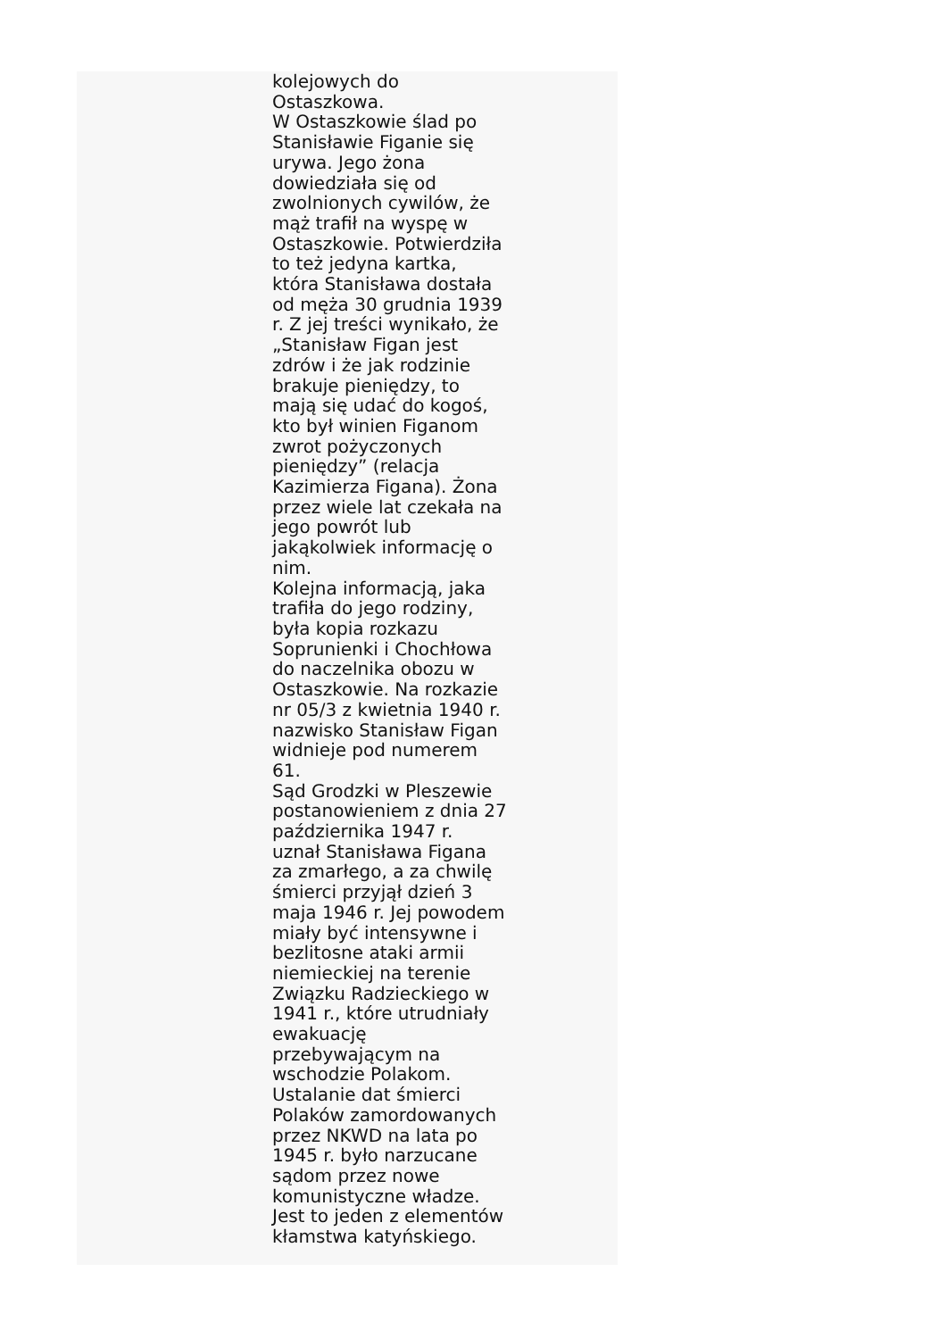kolejowych do
Ostaszkowa.
W Ostaszkowie ślad po
Stanisławie Figanie się
urywa. Jego żona
dowiedziała się od
zwolnionych cywilów, że
mąż trafił na wyspę w
Ostaszkowie. Potwierdziła
to też jedyna kartka,
która Stanisława dostała
od męża 30 grudnia 1939
r. Z jej treści wynikało, że
„Stanisław Figan jest
zdrów i że jak rodzinie
brakuje pieniędzy, to
mają się udać do kogoś,
kto był winien Figanom
zwrot pożyczonych
pieniędzy” (relacja
Kazimierza Figana). Żona
przez wiele lat czekała na
jego powrót lub
jakąkolwiek informację o
nim.
Kolejna informacją, jaka
trafiła do jego rodziny,
była kopia rozkazu
Soprunienki i Chochłowa
do naczelnika obozu w
Ostaszkowie. Na rozkazie
nr 05/3 z kwietnia 1940 r.
nazwisko Stanisław Figan
widnieje pod numerem
61.
Sąd Grodzki w Pleszewie
postanowieniem z dnia 27
października 1947 r.
uznał Stanisława Figana
za zmarłego, a za chwilę
śmierci przyjął dzień 3
maja 1946 r. Jej powodem
miały być intensywne i
bezlitosne ataki armii
niemieckiej na terenie
Związku Radzieckiego w
1941 r., które utrudniały
ewakuację
przebywającym na
wschodzie Polakom.
Ustalanie dat śmierci
Polaków zamordowanych
przez NKWD na lata po
1945 r. było narzucane
sądom przez nowe
komunistyczne władze.
Jest to jeden z elementów
kłamstwa katyńskiego.